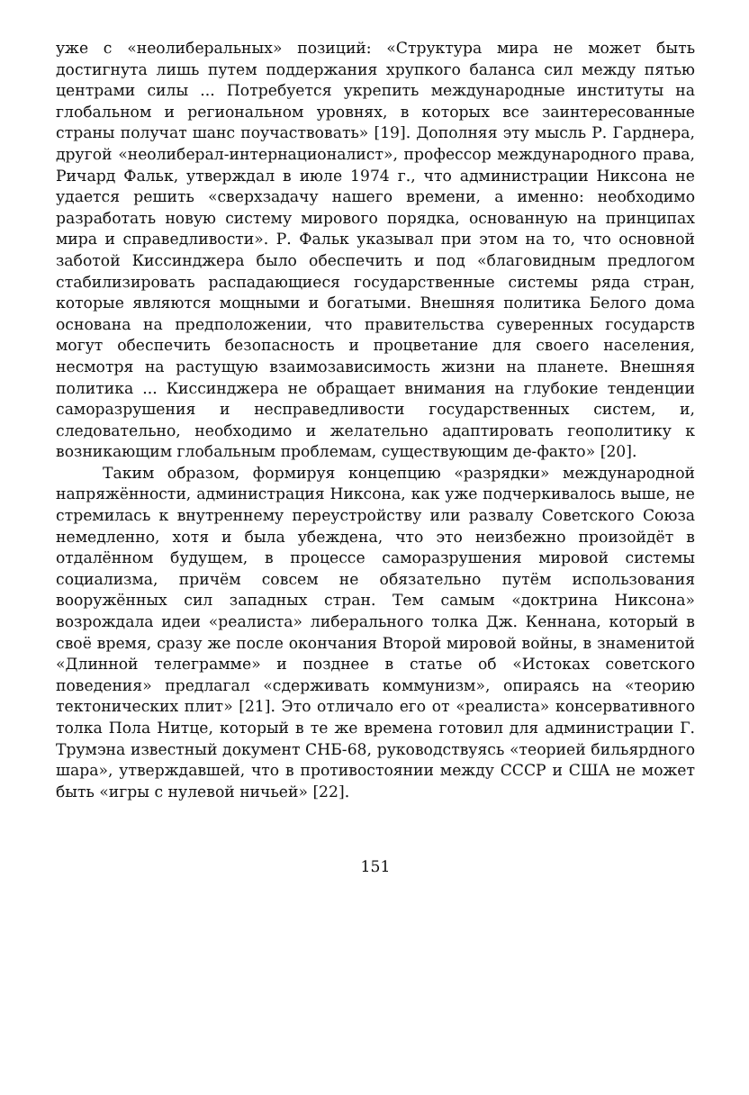уже с «неолиберальных» позиций: «Структура мира не может быть достигнута лишь путем поддержания хрупкого баланса сил между пятью центрами силы ... Потребуется укрепить международные институты на глобальном и региональном уровнях, в которых все заинтересованные страны получат шанс поучаствовать» [19]. Дополняя эту мысль Р. Гарднера, другой «неолиберал-интернационалист», профессор международного права, Ричард Фальк, утверждал в июле 1974 г., что администрации Никсона не удается решить «сверхзадачу нашего времени, а именно: необходимо разработать новую систему мирового порядка, основанную на принципах мира и справедливости». Р. Фальк указывал при этом на то, что основной заботой Киссинджера было обеспечить и под «благовидным предлогом стабилизировать распадающиеся государственные системы ряда стран, которые являются мощными и богатыми. Внешняя политика Белого дома основана на предположении, что правительства суверенных государств могут обеспечить безопасность и процветание для своего населения, несмотря на растущую взаимозависимость жизни на планете. Внешняя политика ... Киссинджера не обращает внимания на глубокие тенденции саморазрушения и несправедливости государственных систем, и, следовательно, необходимо и желательно адаптировать геополитику к возникающим глобальным проблемам, существующим де-факто» [20].
Таким образом, формируя концепцию «разрядки» международной напряжённости, администрация Никсона, как уже подчеркивалось выше, не стремилась к внутреннему переустройству или развалу Советского Союза немедленно, хотя и была убеждена, что это неизбежно произойдёт в отдалённом будущем, в процессе саморазрушения мировой системы социализма, причём совсем не обязательно путём использования вооружённых сил западных стран. Тем самым «доктрина Никсона» возрождала идеи «реалиста» либерального толка Дж. Кеннана, который в своё время, сразу же после окончания Второй мировой войны, в знаменитой «Длинной телеграмме» и позднее в статье об «Истоках советского поведения» предлагал «сдерживать коммунизм», опираясь на «теорию тектонических плит» [21]. Это отличало его от «реалиста» консервативного толка Пола Нитце, который в те же времена готовил для администрации Г. Трумэна известный документ СНБ-68, руководствуясь «теорией бильярдного шара», утверждавшей, что в противостоянии между СССР и США не может быть «игры с нулевой ничьей» [22].
151